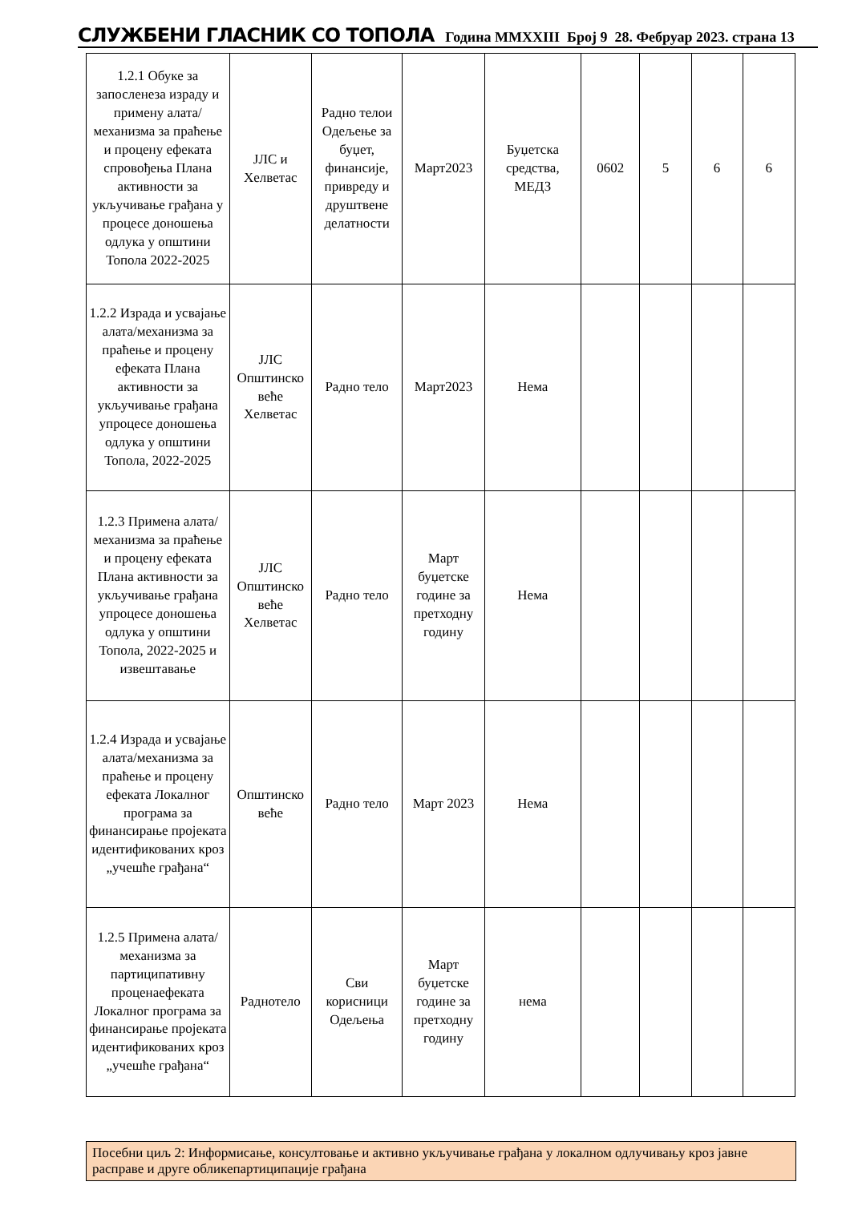СЛУЖБЕНИ ГЛАСНИК СО ТОПОЛА Година MMXXIII Број 9 28. Фебруар 2023. страна 13
| 1.2.1 Обуке за запосленеза израду и примену алата/механизма за праћење и процену ефеката спровођења Плана активности за укључивање грађана у процесе доношења одлука у општини Топола 2022-2025 | ЈЛС и Хелветас | Радно телои Одељење за буџет, финансије, привреду и друштвене делатности | Март2023 | Буџетска средства, МЕДЗ | 0602 | 5 | 6 | 6 |
| 1.2.2 Израда и усвајање алата/механизма за праћење и процену ефеката Плана активности за укључивање грађана упроцесе доношења одлука у општини Топола, 2022-2025 | ЈЛС Општинско веће Хелветас | Радно тело | Март2023 | Нема | | | | |
| 1.2.3 Примена алата/механизма за праћење и процену ефеката Плана активности за укључивање грађана упроцесе доношења одлука у општини Топола, 2022-2025 и извештавање | ЈЛС Општинско веће Хелветас | Радно тело | Март буџетске године за претходну годину | Нема | | | | |
| 1.2.4 Израда и усвајање алата/механизма за праћење и процену ефеката Локалног програма за финансирање пројеката идентификованих кроз „учешће грађана“ | Општинско веће | Радно тело | Март 2023 | Нема | | | | |
| 1.2.5 Примена алата/механизма за партиципативну проценаефеката Локалног програма за финансирање пројеката идентификованих кроз „учешће грађана“ | Раднотело | Сви корисници Одељења | Март буџетске године за претходну годину | нема | | | | |
Посебни циљ 2: Информисање, консултовање и активно укључивање грађана у локалном одлучивању кроз јавне расправе и друге обликепартиципације грађана